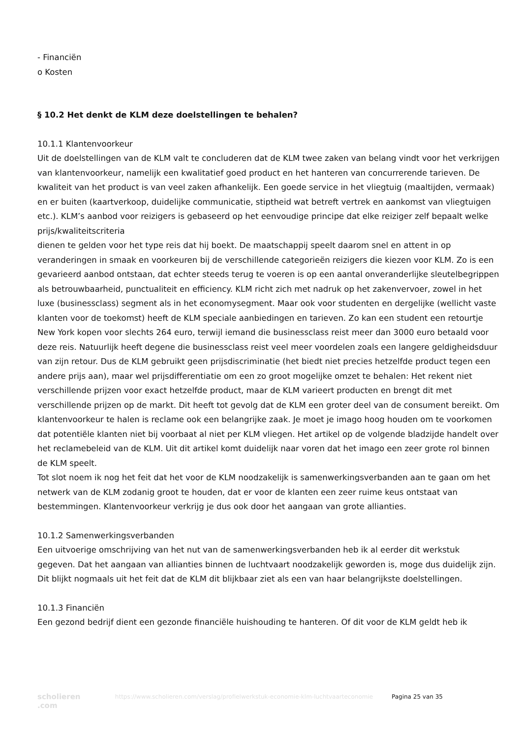- Financiën
o Kosten
§ 10.2 Het denkt de KLM deze doelstellingen te behalen?
10.1.1 Klantenvoorkeur
Uit de doelstellingen van de KLM valt te concluderen dat de KLM twee zaken van belang vindt voor het verkrijgen van klantenvoorkeur, namelijk een kwalitatief goed product en het hanteren van concurrerende tarieven. De kwaliteit van het product is van veel zaken afhankelijk. Een goede service in het vliegtuig (maaltijden, vermaak) en er buiten (kaartverkoop, duidelijke communicatie, stiptheid wat betreft vertrek en aankomst van vliegtuigen etc.). KLM’s aanbod voor reizigers is gebaseerd op het eenvoudige principe dat elke reiziger zelf bepaalt welke prijs/kwaliteitscriteria
dienen te gelden voor het type reis dat hij boekt. De maatschappij speelt daarom snel en attent in op veranderingen in smaak en voorkeuren bij de verschillende categorieën reizigers die kiezen voor KLM. Zo is een gevarieerd aanbod ontstaan, dat echter steeds terug te voeren is op een aantal onveranderlijke sleutelbegrippen als betrouwbaarheid, punctualiteit en efficiency. KLM richt zich met nadruk op het zakenvervoer, zowel in het luxe (businessclass) segment als in het economysegment. Maar ook voor studenten en dergelijke (wellicht vaste klanten voor de toekomst) heeft de KLM speciale aanbiedingen en tarieven. Zo kan een student een retourtje New York kopen voor slechts 264 euro, terwijl iemand die businessclass reist meer dan 3000 euro betaald voor deze reis. Natuurlijk heeft degene die businessclass reist veel meer voordelen zoals een langere geldigheidsduur van zijn retour. Dus de KLM gebruikt geen prijsdiscriminatie (het biedt niet precies hetzelfde product tegen een andere prijs aan), maar wel prijsdifferentiatie om een zo groot mogelijke omzet te behalen: Het rekent niet verschillende prijzen voor exact hetzelfde product, maar de KLM varieert producten en brengt dit met verschillende prijzen op de markt. Dit heeft tot gevolg dat de KLM een groter deel van de consument bereikt. Om klantenvoorkeur te halen is reclame ook een belangrijke zaak. Je moet je imago hoog houden om te voorkomen dat potentiële klanten niet bij voorbaat al niet per KLM vliegen. Het artikel op de volgende bladzijde handelt over het reclamebeleid van de KLM. Uit dit artikel komt duidelijk naar voren dat het imago een zeer grote rol binnen de KLM speelt.
Tot slot noem ik nog het feit dat het voor de KLM noodzakelijk is samenwerkingsverbanden aan te gaan om het netwerk van de KLM zodanig groot te houden, dat er voor de klanten een zeer ruime keus ontstaat van bestemmingen. Klantenvoorkeur verkrijg je dus ook door het aangaan van grote allianties.
10.1.2 Samenwerkingsverbanden
Een uitvoerige omschrijving van het nut van de samenwerkingsverbanden heb ik al eerder dit werkstuk gegeven. Dat het aangaan van allianties binnen de luchtvaart noodzakelijk geworden is, moge dus duidelijk zijn. Dit blijkt nogmaals uit het feit dat de KLM dit blijkbaar ziet als een van haar belangrijkste doelstellingen.
10.1.3 Financiën
Een gezond bedrijf dient een gezonde financiële huishouding te hanteren. Of dit voor de KLM geldt heb ik
scholieren
.com
https://www.scholieren.com/verslag/profielwerkstuk-economie-klm-luchtvaarteconomie
Pagina 25 van 35